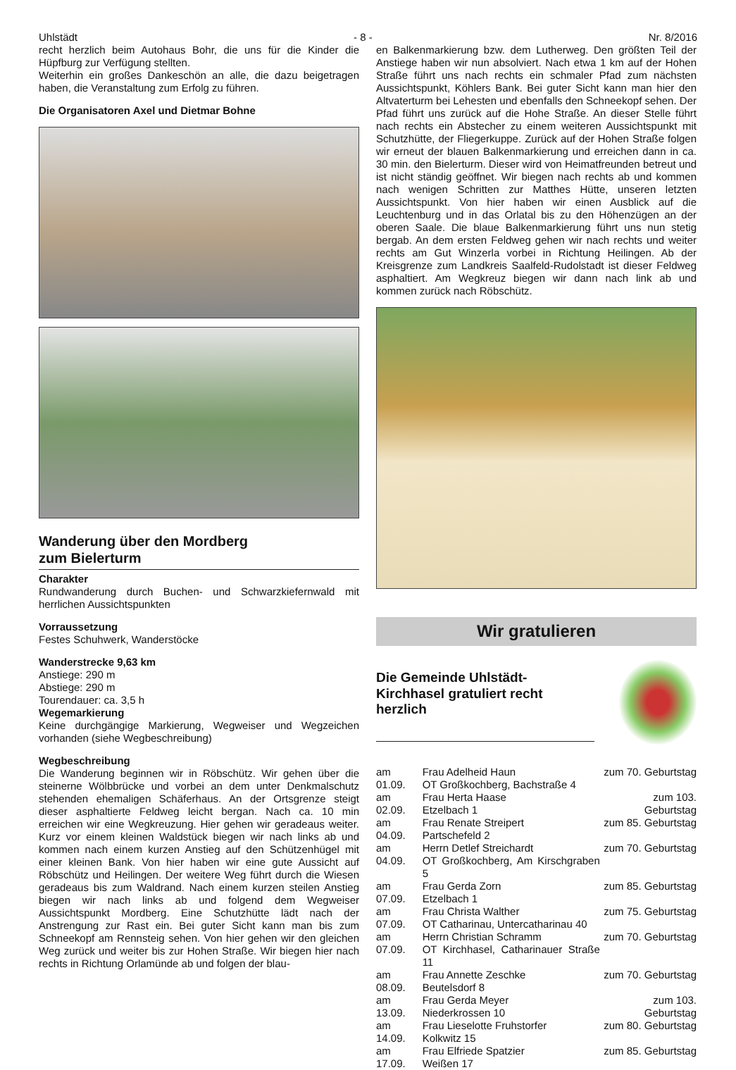Uhlstädt - 8 - Nr. 8/2016
recht herzlich beim Autohaus Bohr, die uns für die Kinder die Hüpfburg zur Verfügung stellten.
Weiterhin ein großes Dankeschön an alle, die dazu beigetragen haben, die Veranstaltung zum Erfolg zu führen.
Die Organisatoren Axel und Dietmar Bohne
Wanderung über den Mordberg
zum Bielerturm
Charakter
Rundwanderung durch Buchen- und Schwarzkiefernwald mit herrlichen Aussichtspunkten
Vorraussetzung
Festes Schuhwerk, Wanderstöcke
Wanderstrecke 9,63 km
Anstiege: 290 m
Abstiege: 290 m
Tourendauer: ca. 3,5 h
Wegemarkierung
Keine durchgängige Markierung, Wegweiser und Wegzeichen vorhanden (siehe Wegbeschreibung)
Wegbeschreibung
Die Wanderung beginnen wir in Röbschütz. Wir gehen über die steinerne Wölbbrücke und vorbei an dem unter Denkmalschutz stehenden ehemaligen Schäferhaus. An der Ortsgrenze steigt dieser asphaltierte Feldweg leicht bergan. Nach ca. 10 min erreichen wir eine Wegkreuzung. Hier gehen wir geradeaus weiter. Kurz vor einem kleinen Waldstück biegen wir nach links ab und kommen nach einem kurzen Anstieg auf den Schützenhügel mit einer kleinen Bank. Von hier haben wir eine gute Aussicht auf Röbschütz und Heilingen. Der weitere Weg führt durch die Wiesen geradeaus bis zum Waldrand. Nach einem kurzen steilen Anstieg biegen wir nach links ab und folgend dem Wegweiser Aussichtspunkt Mordberg. Eine Schutzhütte lädt nach der Anstrengung zur Rast ein. Bei guter Sicht kann man bis zum Schneekopf am Rennsteig sehen. Von hier gehen wir den gleichen Weg zurück und weiter bis zur Hohen Straße. Wir biegen hier nach rechts in Richtung Orlamünde ab und folgen der blau-
en Balkenmarkierung bzw. dem Lutherweg. Den größten Teil der Anstiege haben wir nun absolviert. Nach etwa 1 km auf der Hohen Straße führt uns nach rechts ein schmaler Pfad zum nächsten Aussichtspunkt, Köhlers Bank. Bei guter Sicht kann man hier den Altvaterturm bei Lehesten und ebenfalls den Schneekopf sehen. Der Pfad führt uns zurück auf die Hohe Straße. An dieser Stelle führt nach rechts ein Abstecher zu einem weiteren Aussichtspunkt mit Schutzhütte, der Fliegerkuppe. Zurück auf der Hohen Straße folgen wir erneut der blauen Balkenmarkierung und erreichen dann in ca. 30 min. den Bielerturm. Dieser wird von Heimatfreunden betreut und ist nicht ständig geöffnet. Wir biegen nach rechts ab und kommen nach wenigen Schritten zur Matthes Hütte, unseren letzten Aussichtspunkt. Von hier haben wir einen Ausblick auf die Leuchtenburg und in das Orlatal bis zu den Höhenzügen an der oberen Saale. Die blaue Balkenmarkierung führt uns nun stetig bergab. An dem ersten Feldweg gehen wir nach rechts und weiter rechts am Gut Winzerla vorbei in Richtung Heilingen. Ab der Kreisgrenze zum Landkreis Saalfeld-Rudolstadt ist dieser Feldweg asphaltiert. Am Wegkreuz biegen wir dann nach link ab und kommen zurück nach Röbschütz.
Wir gratulieren
Die Gemeinde Uhlstädt-Kirchhasel gratuliert recht herzlich
| am 01.09. | Frau Adelheid Haun OT Großkochberg, Bachstraße 4 | zum 70. Geburtstag |
| am 02.09. | Frau Herta Haase Etzelbach 1 | zum 103. Geburtstag |
| am 04.09. | Frau Renate Streipert Partschefeld 2 | zum 85. Geburtstag |
| am 04.09. | Herrn Detlef Streichardt OT Großkochberg, Am Kirschgraben 5 | zum 70. Geburtstag |
| am 07.09. | Frau Gerda Zorn Etzelbach 1 | zum 85. Geburtstag |
| am 07.09. | Frau Christa Walther OT Catharinau, Untercatharinau 40 | zum 75. Geburtstag |
| am 07.09. | Herrn Christian Schramm OT Kirchhasel, Catharinauer Straße 11 | zum 70. Geburtstag |
| am 08.09. | Frau Annette Zeschke Beutelsdorf 8 | zum 70. Geburtstag |
| am 13.09. | Frau Gerda Meyer Niederkrossen 10 | zum 103. Geburtstag |
| am 14.09. | Frau Lieselotte Fruhstorfer Kolkwitz 15 | zum 80. Geburtstag |
| am 17.09. | Frau Elfriede Spatzier Weißen 17 | zum 85. Geburtstag |